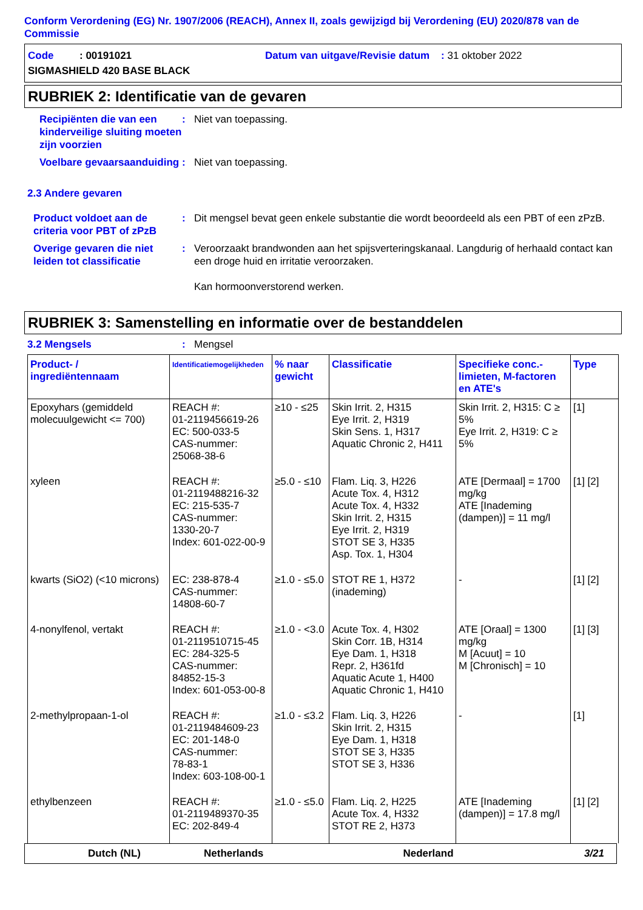Conform Verordening (EG) Nr. 1907/2006 (REACH), Annex II, zoals gewijzigd bij Verordening (EU) 2020/878 van de Commissie
Code : 00191021 Datum van uitgave/Revisie datum : 31 oktober 2022
SIGMASHIELD 420 BASE BLACK
RUBRIEK 2: Identificatie van de gevaren
Recipiënten die van een kinderveilige sluiting moeten zijn voorzien
: Niet van toepassing.
Voelbare gevaarsaanduiding
: Niet van toepassing.
2.3 Andere gevaren
Product voldoet aan de criteria voor PBT of zPzB
: Dit mengsel bevat geen enkele substantie die wordt beoordeeld als een PBT of een zPzB.
Overige gevaren die niet leiden tot classificatie
: Veroorzaakt brandwonden aan het spijsverteringskanaal. Langdurig of herhaald contact kan een droge huid en irritatie veroorzaken.
Kan hormoonverstorend werken.
RUBRIEK 3: Samenstelling en informatie over de bestanddelen
3.2 Mengsels : Mengsel
| Product- / ingrediëntennaam | Identificatiemogelijkheden | % naar gewicht | Classificatie | Specifieke conc.-limieten, M-factoren en ATE's | Type |
| --- | --- | --- | --- | --- | --- |
| Epoxyhars (gemiddeld molecuulgewicht <= 700) | REACH #: 01-2119456619-26 EC: 500-033-5 CAS-nummer: 25068-38-6 | ≥10 - ≤25 | Skin Irrit. 2, H315 Eye Irrit. 2, H319 Skin Sens. 1, H317 Aquatic Chronic 2, H411 | Skin Irrit. 2, H315: C ≥ 5% Eye Irrit. 2, H319: C ≥ 5% | [1] |
| xyleen | REACH #: 01-2119488216-32 EC: 215-535-7 CAS-nummer: 1330-20-7 Index: 601-022-00-9 | ≥5.0 - ≤10 | Flam. Liq. 3, H226 Acute Tox. 4, H312 Acute Tox. 4, H332 Skin Irrit. 2, H315 Eye Irrit. 2, H319 STOT SE 3, H335 Asp. Tox. 1, H304 | ATE [Dermaal] = 1700 mg/kg ATE [Inademing (dampen)] = 11 mg/l | [1] [2] |
| kwarts (SiO2) (<10 microns) | EC: 238-878-4 CAS-nummer: 14808-60-7 | ≥1.0 - ≤5.0 | STOT RE 1, H372 (inademing) | - | [1] [2] |
| 4-nonylfenol, vertakt | REACH #: 01-2119510715-45 EC: 284-325-5 CAS-nummer: 84852-15-3 Index: 601-053-00-8 | ≥1.0 - <3.0 | Acute Tox. 4, H302 Skin Corr. 1B, H314 Eye Dam. 1, H318 Repr. 2, H361fd Aquatic Acute 1, H400 Aquatic Chronic 1, H410 | ATE [Oraal] = 1300 mg/kg M [Acuut] = 10 M [Chronisch] = 10 | [1] [3] |
| 2-methylpropaan-1-ol | REACH #: 01-2119484609-23 EC: 201-148-0 CAS-nummer: 78-83-1 Index: 603-108-00-1 | ≥1.0 - ≤3.2 | Flam. Liq. 3, H226 Skin Irrit. 2, H315 Eye Dam. 1, H318 STOT SE 3, H335 STOT SE 3, H336 | - | [1] |
| ethylbenzeen | REACH #: 01-2119489370-35 EC: 202-849-4 | ≥1.0 - ≤5.0 | Flam. Liq. 2, H225 Acute Tox. 4, H332 STOT RE 2, H373 | ATE [Inademing (dampen)] = 17.8 mg/l | [1] [2] |
Dutch (NL) Netherlands Nederland 3/21